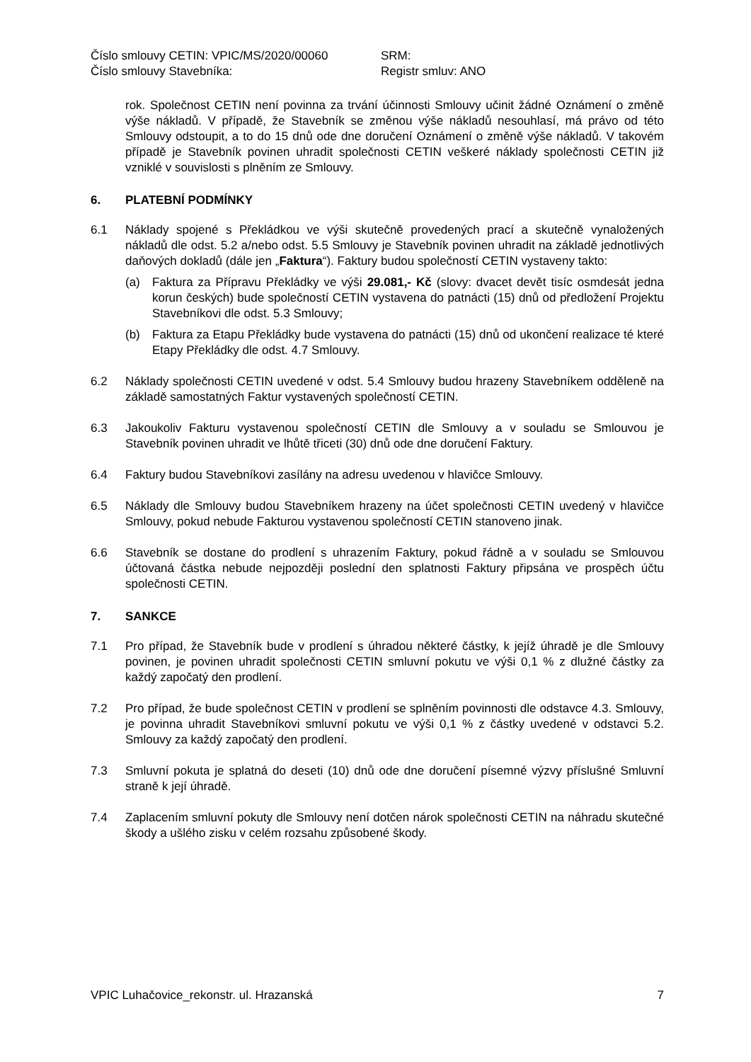Číslo smlouvy CETIN: VPIC/MS/2020/00060
Číslo smlouvy Stavebníka:
SRM:
Registr smluv: ANO
rok. Společnost CETIN není povinna za trvání účinnosti Smlouvy učinit žádné Oznámení o změně výše nákladů. V případě, že Stavebník se změnou výše nákladů nesouhlasí, má právo od této Smlouvy odstoupit, a to do 15 dnů ode dne doručení Oznámení o změně výše nákladů. V takovém případě je Stavebník povinen uhradit společnosti CETIN veškeré náklady společnosti CETIN již vzniklé v souvislosti s plněním ze Smlouvy.
6. PLATEBNÍ PODMÍNKY
6.1 Náklady spojené s Překládkou ve výši skutečně provedených prací a skutečně vynaložených nákladů dle odst. 5.2 a/nebo odst. 5.5 Smlouvy je Stavebník povinen uhradit na základě jednotlivých daňových dokladů (dále jen „Faktura“). Faktury budou společností CETIN vystaveny takto:
(a) Faktura za Přípravu Překládky ve výši 29.081,- Kč (slovy: dvacet devět tisíc osmdesát jedna korun českých) bude společností CETIN vystavena do patnácti (15) dnů od předložení Projektu Stavebníkovi dle odst. 5.3 Smlouvy;
(b) Faktura za Etapu Překládky bude vystavena do patnácti (15) dnů od ukončení realizace té které Etapy Překládky dle odst. 4.7 Smlouvy.
6.2 Náklady společnosti CETIN uvedené v odst. 5.4 Smlouvy budou hrazeny Stavebníkem odděleně na základě samostatných Faktur vystavených společností CETIN.
6.3 Jakoukoliv Fakturu vystavenou společností CETIN dle Smlouvy a v souladu se Smlouvou je Stavebník povinen uhradit ve lhůtě třiceti (30) dnů ode dne doručení Faktury.
6.4 Faktury budou Stavebníkovi zasílány na adresu uvedenou v hlavičce Smlouvy.
6.5 Náklady dle Smlouvy budou Stavebníkem hrazeny na účet společnosti CETIN uvedený v hlavičce Smlouvy, pokud nebude Fakturou vystavenou společností CETIN stanoveno jinak.
6.6 Stavebník se dostane do prodlení s uhrazením Faktury, pokud řádně a v souladu se Smlouvou účtovaná částka nebude nejpozději poslední den splatnosti Faktury připsána ve prospěch účtu společnosti CETIN.
7. SANKCE
7.1 Pro případ, že Stavebník bude v prodlení s úhradou některé částky, k jejíž úhradě je dle Smlouvy povinen, je povinen uhradit společnosti CETIN smluvní pokutu ve výši 0,1 % z dlužné částky za každý započatý den prodlení.
7.2 Pro případ, že bude společnost CETIN v prodlení se splněním povinnosti dle odstavce 4.3. Smlouvy, je povinna uhradit Stavebníkovi smluvní pokutu ve výši 0,1 % z částky uvedené v odstavci 5.2. Smlouvy za každý započatý den prodlení.
7.3 Smluvní pokuta je splatná do deseti (10) dnů ode dne doručení písemné výzvy příslušné Smluvní straně k její úhradě.
7.4 Zaplacením smluvní pokuty dle Smlouvy není dotčen nárok společnosti CETIN na náhradu skutečné škody a ušlého zisku v celém rozsahu způsobené škody.
VPIC Luhačovice_rekonstr. ul. Hrazanská 7